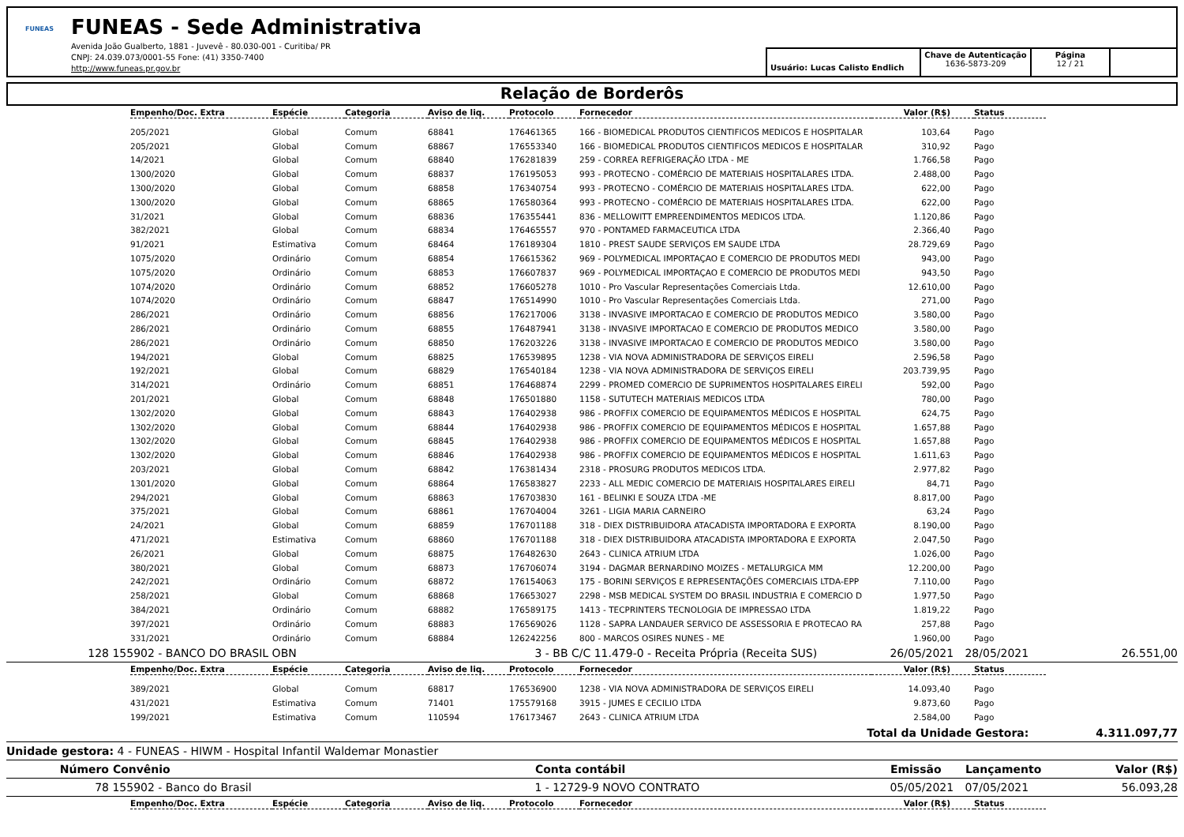FUNEAS
FUNEAS - Sede Administrativa
Avenida João Gualberto, 1881 - Juvevê - 80.030-001 - Curitiba/ PR
CNPJ: 24.039.073/0001-55 Fone: (41) 3350-7400
http://www.funeas.pr.gov.br
Usuário: Lucas Calisto Endlich
Chave de Autenticação
1636-5873-209
Página
12 / 21
Relação de Borderôs
| Empenho/Doc. Extra | Espécie | Categoria | Aviso de liq. | Protocolo | Fornecedor | Valor (R$) | Status |
| --- | --- | --- | --- | --- | --- | --- | --- |
| 205/2021 | Global | Comum | 68841 | 176461365 | 166 - BIOMEDICAL PRODUTOS CIENTIFICOS MEDICOS E HOSPITALAR | 103,64 | Pago |
| 205/2021 | Global | Comum | 68867 | 176553340 | 166 - BIOMEDICAL PRODUTOS CIENTIFICOS MEDICOS E HOSPITALAR | 310,92 | Pago |
| 14/2021 | Global | Comum | 68840 | 176281839 | 259 - CORREA REFRIGERAÇÃO LTDA - ME | 1.766,58 | Pago |
| 1300/2020 | Global | Comum | 68837 | 176195053 | 993 - PROTECNO - COMÉRCIO DE MATERIAIS HOSPITALARES LTDA. | 2.488,00 | Pago |
| 1300/2020 | Global | Comum | 68858 | 176340754 | 993 - PROTECNO - COMÉRCIO DE MATERIAIS HOSPITALARES LTDA. | 622,00 | Pago |
| 1300/2020 | Global | Comum | 68865 | 176580364 | 993 - PROTECNO - COMÉRCIO DE MATERIAIS HOSPITALARES LTDA. | 622,00 | Pago |
| 31/2021 | Global | Comum | 68836 | 176355441 | 836 - MELLOWITT EMPREENDIMENTOS MEDICOS LTDA. | 1.120,86 | Pago |
| 382/2021 | Global | Comum | 68834 | 176465557 | 970 - PONTAMED FARMACEUTICA LTDA | 2.366,40 | Pago |
| 91/2021 | Estimativa | Comum | 68464 | 176189304 | 1810 - PREST SAUDE SERVIÇOS EM SAUDE LTDA | 28.729,69 | Pago |
| 1075/2020 | Ordinário | Comum | 68854 | 176615362 | 969 - POLYMEDICAL IMPORTAÇAO E COMERCIO DE PRODUTOS MEDI | 943,00 | Pago |
| 1075/2020 | Ordinário | Comum | 68853 | 176607837 | 969 - POLYMEDICAL IMPORTAÇAO E COMERCIO DE PRODUTOS MEDI | 943,50 | Pago |
| 1074/2020 | Ordinário | Comum | 68852 | 176605278 | 1010 - Pro Vascular Representações Comerciais Ltda. | 12.610,00 | Pago |
| 1074/2020 | Ordinário | Comum | 68847 | 176514990 | 1010 - Pro Vascular Representações Comerciais Ltda. | 271,00 | Pago |
| 286/2021 | Ordinário | Comum | 68856 | 176217006 | 3138 - INVASIVE IMPORTACAO E COMERCIO DE PRODUTOS MEDICO | 3.580,00 | Pago |
| 286/2021 | Ordinário | Comum | 68855 | 176487941 | 3138 - INVASIVE IMPORTACAO E COMERCIO DE PRODUTOS MEDICO | 3.580,00 | Pago |
| 286/2021 | Ordinário | Comum | 68850 | 176203226 | 3138 - INVASIVE IMPORTACAO E COMERCIO DE PRODUTOS MEDICO | 3.580,00 | Pago |
| 194/2021 | Global | Comum | 68825 | 176539895 | 1238 - VIA NOVA ADMINISTRADORA DE SERVIÇOS EIRELI | 2.596,58 | Pago |
| 192/2021 | Global | Comum | 68829 | 176540184 | 1238 - VIA NOVA ADMINISTRADORA DE SERVIÇOS EIRELI | 203.739,95 | Pago |
| 314/2021 | Ordinário | Comum | 68851 | 176468874 | 2299 - PROMED COMERCIO DE SUPRIMENTOS HOSPITALARES EIRELI | 592,00 | Pago |
| 201/2021 | Global | Comum | 68848 | 176501880 | 1158 - SUTUTECH MATERIAIS MEDICOS LTDA | 780,00 | Pago |
| 1302/2020 | Global | Comum | 68843 | 176402938 | 986 - PROFFIX COMERCIO DE EQUIPAMENTOS MÉDICOS E HOSPITAL | 624,75 | Pago |
| 1302/2020 | Global | Comum | 68844 | 176402938 | 986 - PROFFIX COMERCIO DE EQUIPAMENTOS MÉDICOS E HOSPITAL | 1.657,88 | Pago |
| 1302/2020 | Global | Comum | 68845 | 176402938 | 986 - PROFFIX COMERCIO DE EQUIPAMENTOS MÉDICOS E HOSPITAL | 1.657,88 | Pago |
| 1302/2020 | Global | Comum | 68846 | 176402938 | 986 - PROFFIX COMERCIO DE EQUIPAMENTOS MÉDICOS E HOSPITAL | 1.611,63 | Pago |
| 203/2021 | Global | Comum | 68842 | 176381434 | 2318 - PROSURG PRODUTOS MEDICOS LTDA. | 2.977,82 | Pago |
| 1301/2020 | Global | Comum | 68864 | 176583827 | 2233 - ALL MEDIC COMERCIO DE MATERIAIS HOSPITALARES EIRELI | 84,71 | Pago |
| 294/2021 | Global | Comum | 68863 | 176703830 | 161 - BELINKI E SOUZA LTDA -ME | 8.817,00 | Pago |
| 375/2021 | Global | Comum | 68861 | 176704004 | 3261 - LIGIA MARIA CARNEIRO | 63,24 | Pago |
| 24/2021 | Global | Comum | 68859 | 176701188 | 318 - DIEX DISTRIBUIDORA ATACADISTA IMPORTADORA E EXPORTA | 8.190,00 | Pago |
| 471/2021 | Estimativa | Comum | 68860 | 176701188 | 318 - DIEX DISTRIBUIDORA ATACADISTA IMPORTADORA E EXPORTA | 2.047,50 | Pago |
| 26/2021 | Global | Comum | 68875 | 176482630 | 2643 - CLINICA ATRIUM LTDA | 1.026,00 | Pago |
| 380/2021 | Global | Comum | 68873 | 176706074 | 3194 - DAGMAR BERNARDINO MOIZES - METALURGICA MM | 12.200,00 | Pago |
| 242/2021 | Ordinário | Comum | 68872 | 176154063 | 175 - BORINI SERVIÇOS E REPRESENTAÇÕES COMERCIAIS LTDA-EPP | 7.110,00 | Pago |
| 258/2021 | Global | Comum | 68868 | 176653027 | 2298 - MSB MEDICAL SYSTEM DO BRASIL INDUSTRIA E COMERCIO D | 1.977,50 | Pago |
| 384/2021 | Ordinário | Comum | 68882 | 176589175 | 1413 - TECPRINTERS TECNOLOGIA DE IMPRESSAO LTDA | 1.819,22 | Pago |
| 397/2021 | Ordinário | Comum | 68883 | 176569026 | 1128 - SAPRA LANDAUER SERVICO DE ASSESSORIA E PROTECAO RA | 257,88 | Pago |
| 331/2021 | Ordinário | Comum | 68884 | 126242256 | 800 - MARCOS OSIRES NUNES - ME | 1.960,00 | Pago |
128 155902 - BANCO DO BRASIL OBN 3 - BB C/C 11.479-0 - Receita Própria (Receita SUS) 26/05/2021 28/05/2021 26.551,00
| Empenho/Doc. Extra | Espécie | Categoria | Aviso de liq. | Protocolo | Fornecedor | Valor (R$) | Status |
| --- | --- | --- | --- | --- | --- | --- | --- |
| 389/2021 | Global | Comum | 68817 | 176536900 | 1238 - VIA NOVA ADMINISTRADORA DE SERVIÇOS EIRELI | 14.093,40 | Pago |
| 431/2021 | Estimativa | Comum | 71401 | 175579168 | 3915 - JUMES E CECILIO LTDA | 9.873,60 | Pago |
| 199/2021 | Estimativa | Comum | 110594 | 176173467 | 2643 - CLINICA ATRIUM LTDA | 2.584,00 | Pago |
Total da Unidade Gestora: 4.311.097,77
Unidade gestora: 4 - FUNEAS - HIWM - Hospital Infantil Waldemar Monastier
Número Convênio Conta contábil Emissão Lançamento Valor (R$)
78 155902 - Banco do Brasil 1 - 12729-9 NOVO CONTRATO 05/05/2021 07/05/2021 56.093,28
| Empenho/Doc. Extra | Espécie | Categoria | Aviso de liq. | Protocolo | Fornecedor | Valor (R$) | Status |
| --- | --- | --- | --- | --- | --- | --- | --- |